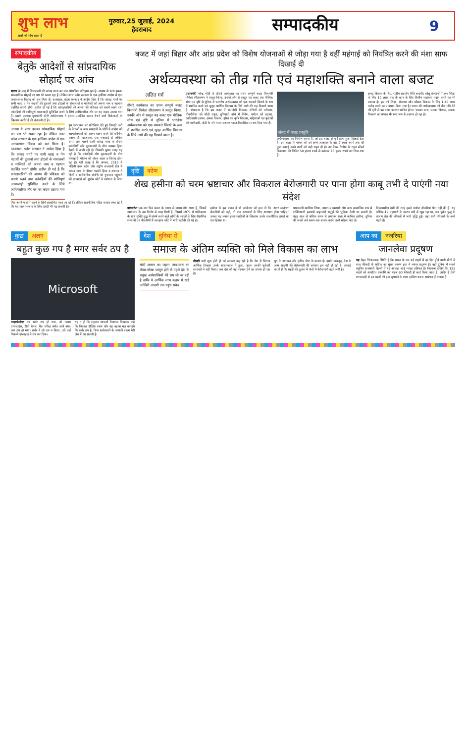शुभ लाभ
खबरें जो सोच बदल दें
गुरुवार,25 जुलाई, 2024
हैदराबाद
सम्पादकीय
9
संपादकीय
बेतुके आदेशों से सांप्रदायिक सौहार्द पर आंच
सावन के माह में शिवभक्तों की कांवड़ यात्रा का लंबा पौराणिक इतिहास रहा है। आस्था के साथ इसका सांप्रदायिक सौहार्द का पक्ष भी सबल रहा है। लेकिन उत्तर प्रदेश सरकार के एक हालिया आदेश से एक अनावश्यक विवाद को बल मिला है। दरअसल, प्रदेश सरकार ने आदेश दिया है कि कांवड़ मार्गों पर सभी खाद्य व पेय पदार्थों की दुकानों तथा होटलों के संचालकों व मालिकों को अपना नाम व पहचान प्रदर्शित करनी होगी। दलील दी गई है कि कांवड़धारियों की आस्था की पवित्रता को बनाये रखने तथा कांवड़ियों की शांतिपूर्ण आवाजाही सुनिश्चित करने के लिये आधिकारिक तौर पर यह कदम उठाया गया है। इसके अलावा मुख्यमंत्री योगी आदित्यनाथ ने हलाल-प्रमाणित उत्पाद बेचने वाले विक्रेताओं के खिलाफ कार्रवाई की चेतावनी दी है।
आस्था के साथ इसका सांप्रदायिक सौहार्द का पक्ष भी सबल रहा है। लेकिन उत्तर प्रदेश सरकार के एक हालिया आदेश से एक अनावश्यक विवाद को बल मिला है। दरअसल, प्रदेश सरकार ने आदेश दिया है कि कांवड़ मार्गों पर सभी खाद्य व पेय पदार्थों की दुकानों तथा होटलों के संचालकों व मालिकों को अपना नाम व पहचान प्रदर्शित करनी होगी। दलील दी गई है कि कांवड़धारियों की आस्था की पवित्रता को बनाये रखने तथा कांवड़ियों की शांतिपूर्ण आवाजाही सुनिश्चित करने के लिये आधिकारिक तौर पर यह कदम उठाया गया है।
इस घटनाक्रम पर प्रतिक्रिया देते हुए विपक्षी दलों के नेताओं व अन्य संप्रदायों के लोगों ने आदेश को अल्पसंख्यकों को अलग-थलग करने की कोशिश बताया है। दरअसल, एक पखवाड़े से अधिक समय तक चलने वाली कांवड़ यात्रा के दौरान कांवड़ियों और दुकानदारों के बीच अक्सर हिंसा देखने में आती रही है। जिसकी मुख्य वजह यह रही है कि कांवड़ियों और दुकानदारों के बीच मांसाहारी भोजन को लेकर बहस व विवाद होता रहा है। यही वजह है कि अगस्त, 2018 में पश्चिमी उत्तर प्रदेश और राष्ट्रीय राजधानी क्षेत्र में कांवड़ यात्रा के दौरान भड़की हिंसा व टकराव में निजी व सार्वजनिक संपत्ति को नुकसान पहुंचाने की घटनाओं को सुप्रीम कोर्ट ने गंभीरता से लिया था।
फिर अपने पाले में करने के लिये लालायित नजर आ रहे हैं। लेकिन राजनीतिक पंडित कयास लगा रहे हैं कि यह चाल भाजपा के लिए उलटी भी पड़ सकती है।
बजट में जहां बिहार और आंध्र प्रदेश को विशेष योजनाओं से जोड़ा गया है वहीं महंगाई को नियंत्रित करने की मंशा साफ दिखाई दी
अर्थव्यवस्था को तीव्र गति एवं महाशक्ति बनाने वाला बजट
ललित गर्ग
तीसरे कार्यकाल का प्रथम सम्पूर्ण बजट वित्तमंत्री निर्मला सीतारमण ने प्रस्तुत किया, उनकी ओर से प्रस्तुत यह बजट एक मौलिक सोच एवं दृष्टि से दुनिया में भारतीय अर्थव्यवस्था को एक चमकते सितारे के रूप में स्थापित करने एवं सुदृढ़ आर्थिक विकास के लिये आगे की राह दिखाने वाला है।
प्रधानमंत्री नरेन्द्र मोदी के तीसरे कार्यकाल का प्रथम सम्पूर्ण बजट वित्तमंत्री निर्मला सीतारमण ने प्रस्तुत किया, उनकी ओर से प्रस्तुत यह बजट एक मौलिक सोच एवं दृष्टि से दुनिया में भारतीय अर्थव्यवस्था को एक चमकते सितारे के रूप में स्थापित करने एवं सुदृढ़ आर्थिक विकास के लिये आगे की राह दिखाने वाला है। संभावना है कि इस बजट में समावेशी विकास, वंचितों को वरीयता, नौकरीपेशा को थोड़ी राहत, बुनियादी ढांचे में निवेश, पर्यटन को बढ़ावा, आदिवासी उन्नयन, क्षमता विस्तार, हरित एवं कृषि विकास, महिलाओं एवं युवाओं की भागीदारी, मोदी के नये भारत-सशक्त भारत-विकसित पर बल दिया गया है।
संसद में बजट प्रस्तुति
अर्थव्यवस्था का निर्माण करना है, जो इस बजट से पूर्ण होता हुआ दिखाई देता है। इस बजट में मध्यम वर्ग को लम्बे अन्तराल के बाद 7 लाख रुपये तक की कुल कमाई करने वालों को बड़ी राहत दी है। नए टैक्स रिजीम के तहत स्टैंडर्ड डिडक्शन की लिमिट 50 हजार रुपये से बढ़ाकर 75 हजार रुपये कर दिया गया है।
समग्र विकास के लिए, राष्ट्रीय सहयोग नीति लाएगी। घरेलू संस्थानों में उच्च शिक्षा के लिए 10 लाख तक के ऋण के लिए वित्तीय सहायता प्रदान करने का भी प्रस्ताव है। इस वर्ष शिक्षा, रोजगार और कौशल विकास के लिए 1.48 लाख करोड़ रुपये का प्रावधान किया गया है। भारत की अर्थव्यवस्था को तीव्र गति देने की दृष्टि से यह बजट कारगर साबित होगा। 'सबका साथ, सबका विकास, सबका विश्वास' का प्रभाव भी स्पष्ट रूप से उजागर हो रहा है।
दृष्टि कोण
शेख हसीना को चरम भ्रष्टाचार और विकराल बेरोजगारी पर पाना होगा काबू तभी दे पाएंगी नया संदेश
बांग्लादेश एक बार फिर संकट के कगार से वापस लौट आया है, जिसमें न्यायालय के उस निर्णय से मदद मिली है, जिसमें 1971 में पाकिस्तान के साथ मुक्ति युद्ध में संघर्ष करने वाले लोगों के वंशजों के लिए शैक्षणिक संस्थानों एवं नौकरियों में आरक्षण कोटे में भारी कटौती की गई है।
हसीना के इस बयान ने भी आंदोलन को हवा दी कि 'अगर स्वतंत्रता सेनानियों को नहीं, तो क्या रजाकारों के लिए आरक्षण होना चाहिए।' उनका यह बयान इस्लामवादियों के खिलाफ उनके राजनीतिक हमले का एक हिस्सा था।
प्रधानमंत्री खालिदा जिया, जमात-ए इस्लामी और अन्य सामाजिक रूप से शक्तिशाली इस्लामी कट्टरपंथी समूहों की भूमिका देखी जा सकती है। पंद्रह साल से अधिक समय से लगातार सत्ता में काबिज हसीना, दुनिया की सबसे लंबे समय तक शासन करने वाली महिला नेता हैं।
विकासशील देशों की तरह इसने पर्याप्त नौकरियां पैदा नहीं की है। यह कोविड-19 महामारी के कारण मंदी से जूझ रहा था, जब यूक्रेन युद्ध के कारण तेल की कीमतों में भारी वृद्धि हुई। जहां धनी परिवारों के बच्चे पढ़ते हैं।
कुछ अलग
बहुत कुछ गप है मगर सर्वर ठप है
Microsoft
माइक्रोसॉफ्ट का सर्वर ठप हो गया, तो तमाम एयरलाइंस, टीवी चैनल, बैंक वगैरह समेत जाने क्या-क्या ठप हो गया। सर्वर ने जो ठप न किया, उसे कई निकम्मे एंप्लाइज ने ठप कर दिया।
यह न हो कि राहजन आपको रिवाल्वर दिखाकर कहे कि निकाल दीजिए रकम और यह बहाना मत बनाइये कि सर्वर ठप है, बिना सर्वरबाजी के आपकी रकम मेरी जेब में आ सकती है।
देश दुनिया से
समाज के अंतिम व्यक्ति को मिले विकास का लाभ
मोदी शासन का पहला आय-व्यय का लेखा-जोखा प्रस्तुत होने से पहले देश के प्रमुख अर्थशास्त्रियों की राय ली जा रही है ताकि ये आर्थिक लाभ कतार में खड़े आखिरी आदमी तक पहुंच सके।
तीसरी पारी शुरू होते ही नई सरकार कह रही है कि देश में जितना आर्थिक विकास उनके शासनकाल में हुआ, उतना उनकी पूर्ववर्ती सरकारों ने नहीं किया। अब देश को नई पहचान देने का प्रयास हो रहा है।
युग के आगमन और कृत्रिम मेधा के कारण है। इसके बावजूद, देश के आम आदमी की बेरोजगारी की समस्या हल नहीं हो रही है। आंकड़े बताते हैं कि शहरों की तुलना में गांवों में बेरोजगारी बढ़ने लगी है।
आप का नजरिया
जानलेवा प्रदूषण
यह बेहद चिंताजनक स्थिति है कि भारत के दस बड़े शहरों में हर दिन होने वाली मौतों में सात फीसदी से अधिक का मुख्य कारण हवा में व्याप्त प्रदूषण है। वहीं दुनिया में सबसे प्रदूषित राजधानी दिल्ली में यह आंकड़ा साढ़े ग्यारह प्रतिशत है। विडंबना देखिए कि 131 शहरों को आवंटित धनराशि का महज 60 फीसदी ही खर्च किया जाता है। जाहिर है ऐसी लापरवाही से इन शहरों की हवा सुधारने के लक्ष्य हासिल करना असंभव ही लगता है।